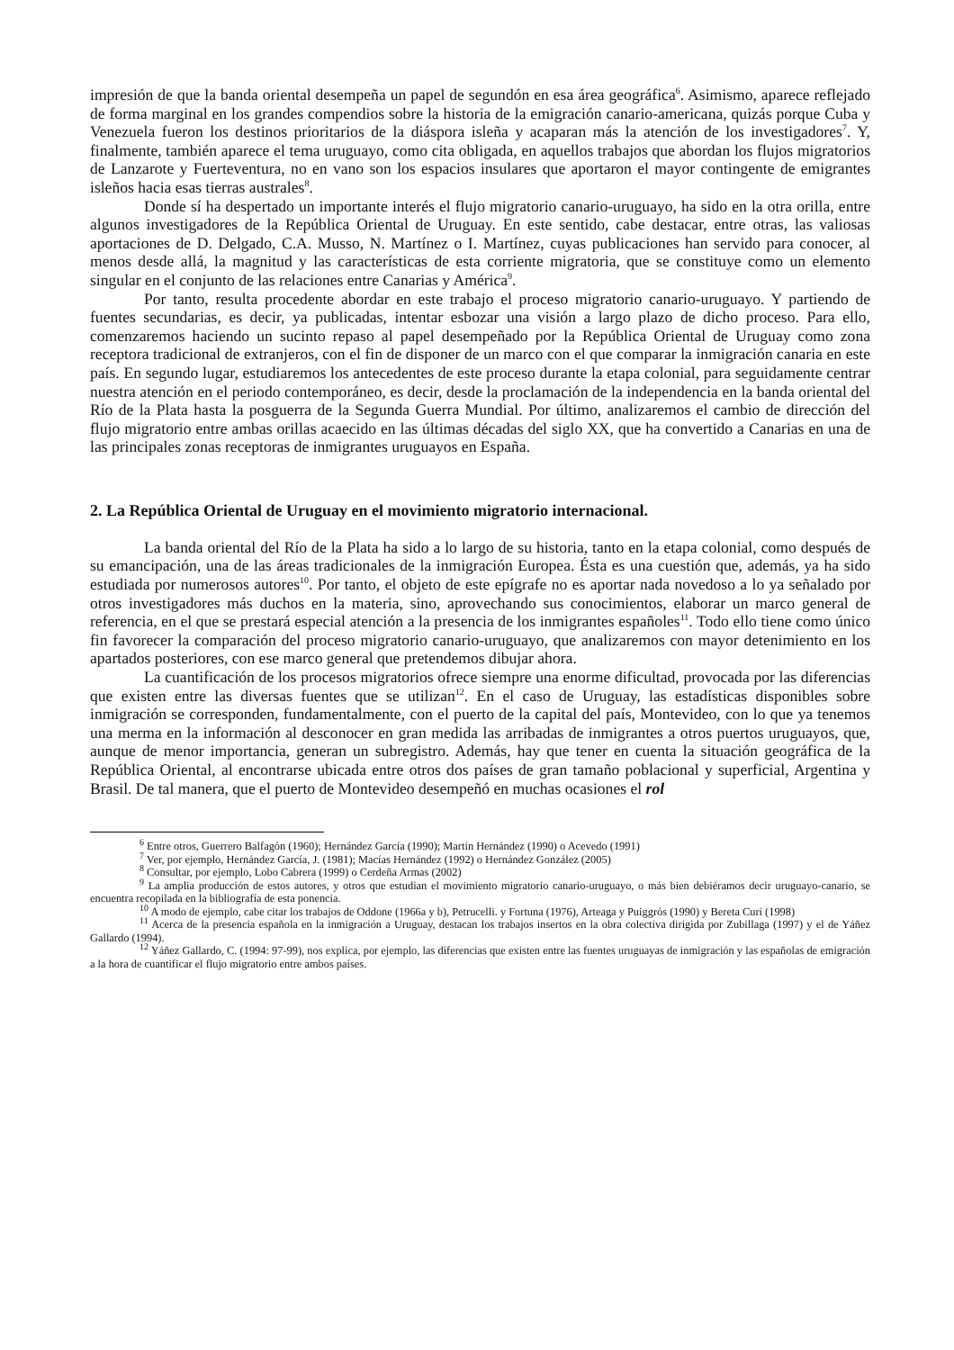impresión de que la banda oriental desempeña un papel de segundón en esa área geográfica<sup>6</sup>. Asimismo, aparece reflejado de forma marginal en los grandes compendios sobre la historia de la emigración canario-americana, quizás porque Cuba y Venezuela fueron los destinos prioritarios de la diáspora isleña y acaparan más la atención de los investigadores<sup>7</sup>. Y, finalmente, también aparece el tema uruguayo, como cita obligada, en aquellos trabajos que abordan los flujos migratorios de Lanzarote y Fuerteventura, no en vano son los espacios insulares que aportaron el mayor contingente de emigrantes isleños hacia esas tierras australes<sup>8</sup>.
Donde sí ha despertado un importante interés el flujo migratorio canario-uruguayo, ha sido en la otra orilla, entre algunos investigadores de la República Oriental de Uruguay. En este sentido, cabe destacar, entre otras, las valiosas aportaciones de D. Delgado, C.A. Musso, N. Martínez o I. Martínez, cuyas publicaciones han servido para conocer, al menos desde allá, la magnitud y las características de esta corriente migratoria, que se constituye como un elemento singular en el conjunto de las relaciones entre Canarias y América<sup>9</sup>.
Por tanto, resulta procedente abordar en este trabajo el proceso migratorio canario-uruguayo. Y partiendo de fuentes secundarias, es decir, ya publicadas, intentar esbozar una visión a largo plazo de dicho proceso. Para ello, comenzaremos haciendo un sucinto repaso al papel desempeñado por la República Oriental de Uruguay como zona receptora tradicional de extranjeros, con el fin de disponer de un marco con el que comparar la inmigración canaria en este país. En segundo lugar, estudiaremos los antecedentes de este proceso durante la etapa colonial, para seguidamente centrar nuestra atención en el periodo contemporáneo, es decir, desde la proclamación de la independencia en la banda oriental del Río de la Plata hasta la posguerra de la Segunda Guerra Mundial. Por último, analizaremos el cambio de dirección del flujo migratorio entre ambas orillas acaecido en las últimas décadas del siglo XX, que ha convertido a Canarias en una de las principales zonas receptoras de inmigrantes uruguayos en España.
2. La República Oriental de Uruguay en el movimiento migratorio internacional.
La banda oriental del Río de la Plata ha sido a lo largo de su historia, tanto en la etapa colonial, como después de su emancipación, una de las áreas tradicionales de la inmigración Europea. Ésta es una cuestión que, además, ya ha sido estudiada por numerosos autores<sup>10</sup>. Por tanto, el objeto de este epígrafe no es aportar nada novedoso a lo ya señalado por otros investigadores más duchos en la materia, sino, aprovechando sus conocimientos, elaborar un marco general de referencia, en el que se prestará especial atención a la presencia de los inmigrantes españoles<sup>11</sup>. Todo ello tiene como único fin favorecer la comparación del proceso migratorio canario-uruguayo, que analizaremos con mayor detenimiento en los apartados posteriores, con ese marco general que pretendemos dibujar ahora.
La cuantificación de los procesos migratorios ofrece siempre una enorme dificultad, provocada por las diferencias que existen entre las diversas fuentes que se utilizan<sup>12</sup>. En el caso de Uruguay, las estadísticas disponibles sobre inmigración se corresponden, fundamentalmente, con el puerto de la capital del país, Montevideo, con lo que ya tenemos una merma en la información al desconocer en gran medida las arribadas de inmigrantes a otros puertos uruguayos, que, aunque de menor importancia, generan un subregistro. Además, hay que tener en cuenta la situación geográfica de la República Oriental, al encontrarse ubicada entre otros dos países de gran tamaño poblacional y superficial, Argentina y Brasil. De tal manera, que el puerto de Montevideo desempeñó en muchas ocasiones el rol
<sup>6</sup> Entre otros, Guerrero Balfagón (1960); Hernández García (1990); Martín Hernández (1990) o Acevedo (1991)
<sup>7</sup> Ver, por ejemplo, Hernández García, J. (1981); Macías Hernández (1992) o Hernández González (2005)
<sup>8</sup> Consultar, por ejemplo, Lobo Cabrera (1999) o Cerdeña Armas (2002)
<sup>9</sup> La amplia producción de estos autores, y otros que estudian el movimiento migratorio canario-uruguayo, o más bien debiéramos decir uruguayo-canario, se encuentra recopilada en la bibliografía de esta ponencia.
<sup>10</sup> A modo de ejemplo, cabe citar los trabajos de Oddone (1966a y b), Petrucelli. y Fortuna (1976), Arteaga y Puiggrós (1990) y Bereta Curi (1998)
<sup>11</sup> Acerca de la presencia española en la inmigración a Uruguay, destacan los trabajos insertos en la obra colectiva dirigida por Zubillaga (1997) y el de Yáñez Gallardo (1994).
<sup>12</sup> Yáñez Gallardo, C. (1994: 97-99), nos explica, por ejemplo, las diferencias que existen entre las fuentes uruguayas de inmigración y las españolas de emigración a la hora de cuantificar el flujo migratorio entre ambos países.